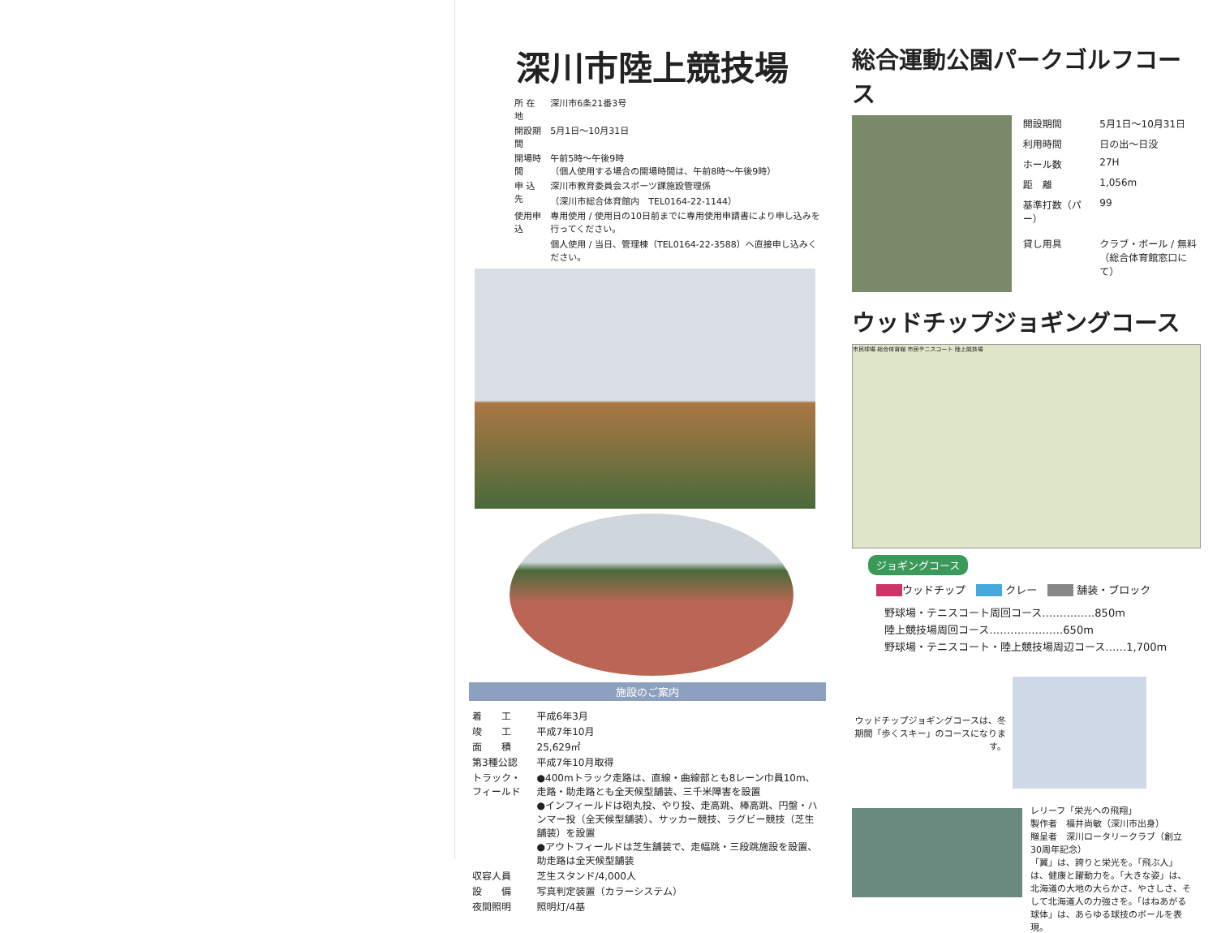深川市陸上競技場
| 所 在 地 | 深川市6条21番3号 |
| 開設期間 | 5月1日～10月31日 |
| 開場時間 | 午前5時～午後9時 （個人使用する場合の開場時間は、午前8時～午後9時） |
| 申 込 先 | 深川市教育委員会スポーツ課施設管理係 （深川市総合体育館内 TEL0164-22-1144） |
| 使用申込 | 専用使用 / 使用日の10日前までに専用使用申請書により申し込みを行ってください。 個人使用 / 当日、管理棟（TEL0164-22-3588）へ直接申し込みください。 |
施設のご案内
| 着 工 | 平成6年3月 |
| 竣 工 | 平成7年10月 |
| 面 積 | 25,629㎡ |
| 第3種公認 | 平成7年10月取得 |
| トラック・フィールド | ●400mトラック走路は、直線・曲線部とも8レーン巾員10m、走路・助走路とも全天候型舗装、三千米障害を設置 ●インフィールドは砲丸投、やり投、走高跳、棒高跳、円盤・ハンマー投（全天候型舗装）、サッカー競技、ラグビー競技（芝生舗装）を設置 ●アウトフィールドは芝生舗装で、走幅跳・三段跳施設を設置、助走路は全天候型舗装 |
| 収容人員 | 芝生スタンド/4,000人 |
| 設 備 | 写真判定装置（カラーシステム） |
| 夜間照明 | 照明灯/4基 |
総合運動公園パークゴルフコース
| 開設期間 | 5月1日～10月31日 |
| 利用時間 | 日の出～日没 |
| ホール数 | 27H |
| 距 離 | 1,056m |
| 基準打数（パー） | 99 |
| 貸し用具 | クラブ・ボール / 無料 （総合体育館窓口にて） |
ウッドチップジョギングコース
市民球場 総合体育館 市民テニスコート 陸上競技場
ジョギングコース
ウッドチップ　 クレー　 舗装・ブロック
野球場・テニスコート周回コース……………850m
陸上競技場周回コース…………………650m
野球場・テニスコート・陸上競技場周辺コース……1,700m
ウッドチップジョギングコースは、冬期間「歩くスキー」のコースになります。
レリーフ「栄光への飛翔」
製作者　福井尚敏（深川市出身）
贈呈者　深川ロータリークラブ（創立30周年記念）
「翼」は、誇りと栄光を。「飛ぶ人」は、健康と躍動力を。「大きな姿」は、北海道の大地の大らかさ、やさしさ、そして北海道人の力強さを。「はねあがる球体」は、あらゆる球技のボールを表現。